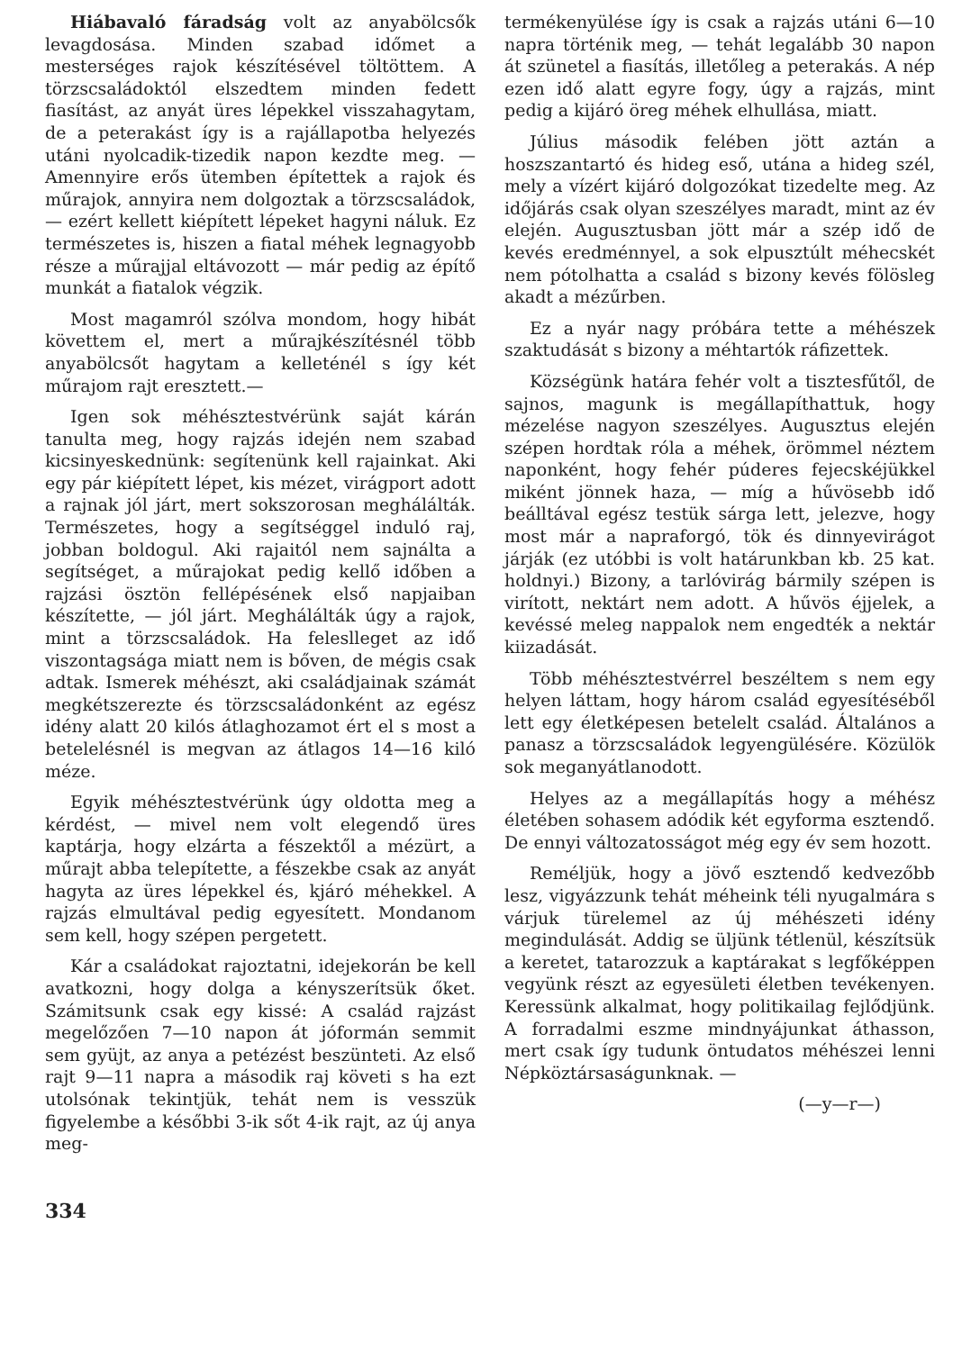Hiábavaló fáradság volt az anyabölcsők levagdosása. Minden szabad időmet a mesterséges rajok készítésével töltöttem. A törzscsaládoktól elszedtem minden fedett fiasítást, az anyát üres lépekkel visszahagytam, de a peterakást így is a rajállapotba helyezés utáni nyolcadik-tizedik napon kezdte meg. — Amennyire erős ütemben építettek a rajok és műrajok, annyira nem dolgoztak a törzscsaládok, — ezért kellett kiépített lépeket hagyni náluk. Ez természetes is, hiszen a fiatal méhek legnagyobb része a műrajjal eltávozott — már pedig az építő munkát a fiatalok végzik.
Most magamról szólva mondom, hogy hibát követtem el, mert a műrajkészítésnél több anyabölcsőt hagytam a kelleténél s így két műrajom rajt eresztett.—
Igen sok méhésztestvérünk saját kárán tanulta meg, hogy rajzás idején nem szabad kicsinyeskednünk: segítenünk kell rajainkat. Aki egy pár kiépített lépet, kis mézet, virágport adott a rajnak jól járt, mert sokszorosan meghálálták. Természetes, hogy a segítséggel induló raj, jobban boldogul. Aki rajaitól nem sajnálta a segítséget, a műrajokat pedig kellő időben a rajzási ösztön fellépésének első napjaiban készítette, — jól járt. Meghálálták úgy a rajok, mint a törzscsaládok. Ha feleslleget az idő viszontagsága miatt nem is bőven, de mégis csak adtak. Ismerek méhészt, aki családjainak számát megkétszerezte és törzscsaládonként az egész idény alatt 20 kilós átlaghozamot ért el s most a betelelésnél is megvan az átlagos 14—16 kiló méze.
Egyik méhésztestvérünk úgy oldotta meg a kérdést, — mivel nem volt elegendő üres kaptárja, hogy elzárta a fészektől a mézürt, a műrajt abba telepítette, a fészekbe csak az anyát hagyta az üres lépekkel és, kjáró méhekkel. A rajzás elmultával pedig egyesített. Mondanom sem kell, hogy szépen pergetett.
Kár a családokat rajoztatni, idejekorán be kell avatkozni, hogy dolga a kényszerítsük őket. Számitsunk csak egy kissé: A család rajzást megelőzően 7—10 napon át jóformán semmit sem gyüjt, az anya a petézést beszünteti. Az első rajt 9—11 napra a második raj követi s ha ezt utolsónak tekintjük, tehát nem is vesszük figyelembe a későbbi 3-ik sőt 4-ik rajt, az új anya meg-
termékenyülése így is csak a rajzás utáni 6—10 napra történik meg, — tehát legalább 30 napon át szünetel a fiasítás, illetőleg a peterakás. A nép ezen idő alatt egyre fogy, úgy a rajzás, mint pedig a kijáró öreg méhek elhullása, miatt.
Július második felében jött aztán a hoszszantartó és hideg eső, utána a hideg szél, mely a vízért kijáró dolgozókat tizedelte meg. Az időjárás csak olyan szeszélyes maradt, mint az év elején. Augusztusban jött már a szép idő de kevés eredménnyel, a sok elpusztúlt méhecskét nem pótolhatta a család s bizony kevés fölösleg akadt a mézűrben.
Ez a nyár nagy próbára tette a méhészek szaktudását s bizony a méhtartók ráfizettek.
Községünk határa fehér volt a tisztesfűtől, de sajnos, magunk is megállapíthattuk, hogy mézelése nagyon szeszélyes. Augusztus elején szépen hordtak róla a méhek, örömmel néztem naponként, hogy fehér púderes fejecskéjükkel miként jönnek haza, — míg a hűvösebb idő beálltával egész testük sárga lett, jelezve, hogy most már a napraforgó, tök és dinnyevirágot járják (ez utóbbi is volt határunkban kb. 25 kat. holdnyi.) Bizony, a tarlóvirág bármily szépen is virított, nektárt nem adott. A hűvös éjjelek, a kevéssé meleg nappalok nem engedték a nektár kiizadását.
Több méhésztestvérrel beszéltem s nem egy helyen láttam, hogy három család egyesítéséből lett egy életképesen betelelt család. Általános a panasz a törzscsaládok legyengülésére. Közülök sok meganyátlanodott.
Helyes az a megállapítás hogy a méhész életében sohasem adódik két egyforma esztendő. De ennyi változatosságot még egy év sem hozott.
Reméljük, hogy a jövő esztendő kedvezőbb lesz, vigyázzunk tehát méheink téli nyugalmára s várjuk türelemel az új méhészeti idény megindulását. Addig se üljünk tétlenül, készítsük a keretet, tatarozzuk a kaptárakat s legfőképpen vegyünk részt az egyesületi életben tevékenyen. Keressünk alkalmat, hogy politikailag fejlődjünk. A forradalmi eszme mindnyájunkat áthasson, mert csak így tudunk öntudatos méhészei lenni Népköztársaságunknak. —
(—y—r—)
334